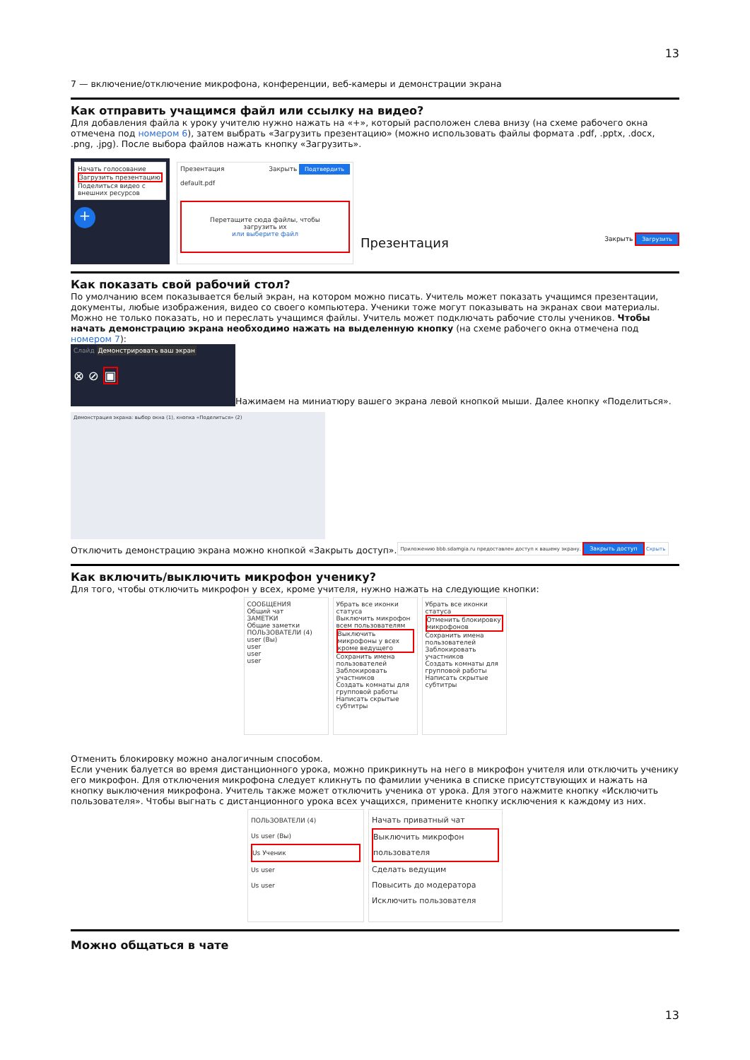13
7 — включение/отключение микрофона, конференции, веб-камеры и демонстрации экрана
Как отправить учащимся файл или ссылку на видео?
Для добавления файла к уроку учителю нужно нажать на «+», который расположен слева внизу (на схеме рабочего окна отмечена под номером 6), затем выбрать «Загрузить презентацию» (можно использовать файлы формата .pdf, .pptx, .docx, .png, .jpg). После выбора файлов нажать кнопку «Загрузить».
Начать голосование
Загрузить презентацию
Поделиться видео с внешних ресурсов
+
Презентация Закрыть Подтвердить
default.pdf
Перетащите сюда файлы, чтобы загрузить их
или выберите файл
Презентация Закрыть Загрузить
Как показать свой рабочий стол?
По умолчанию всем показывается белый экран, на котором можно писать. Учитель может показать учащимся презентации, документы, любые изображения, видео со своего компьютера. Ученики тоже могут показывать на экранах свои материалы. Можно не только показать, но и переслать учащимся файлы. Учитель может подключать рабочие столы учеников. Чтобы начать демонстрацию экрана необходимо нажать на выделенную кнопку (на схеме рабочего окна отмечена под номером 7):
Слайд Демонстрировать ваш экран
⊗ ⊘ ▣
Нажимаем на миниатюру вашего экрана левой кнопкой мыши. Далее кнопку «Поделиться».
Демонстрация экрана: выбор окна (1), кнопка «Поделиться» (2)
Отключить демонстрацию экрана можно кнопкой «Закрыть доступ».
Приложению bbb.sdamgia.ru предоставлен доступ к вашему экрану. Закрыть доступ Скрыть
Как включить/выключить микрофон ученику?
Для того, чтобы отключить микрофон у всех, кроме учителя, нужно нажать на следующие кнопки:
СООБЩЕНИЯ
Общий чат
ЗАМЕТКИ
Общие заметки
ПОЛЬЗОВАТЕЛИ (4)
user (Вы)
user
user
user
Убрать все иконки статуса
Выключить микрофон всем пользователям
Выключить микрофоны у всех кроме ведущего
Сохранить имена пользователей
Заблокировать участников
Создать комнаты для групповой работы
Написать скрытые субтитры
Убрать все иконки статуса
Отменить блокировку микрофонов
Сохранить имена пользователей
Заблокировать участников
Создать комнаты для групповой работы
Написать скрытые субтитры
Отменить блокировку можно аналогичным способом.
Если ученик балуется во время дистанционного урока, можно прикрикнуть на него в микрофон учителя или отключить ученику его микрофон. Для отключения микрофона следует кликнуть по фамилии ученика в списке присутствующих и нажать на кнопку выключения микрофона. Учитель также может отключить ученика от урока. Для этого нажмите кнопку «Исключить пользователя». Чтобы выгнать с дистанционного урока всех учащихся, примените кнопку исключения к каждому из них.
ПОЛЬЗОВАТЕЛИ (4)
Us user (Вы)
Us Ученик
Us user
Us user
Начать приватный чат
Выключить микрофон пользователя
Сделать ведущим
Повысить до модератора
Исключить пользователя
Можно общаться в чате
13